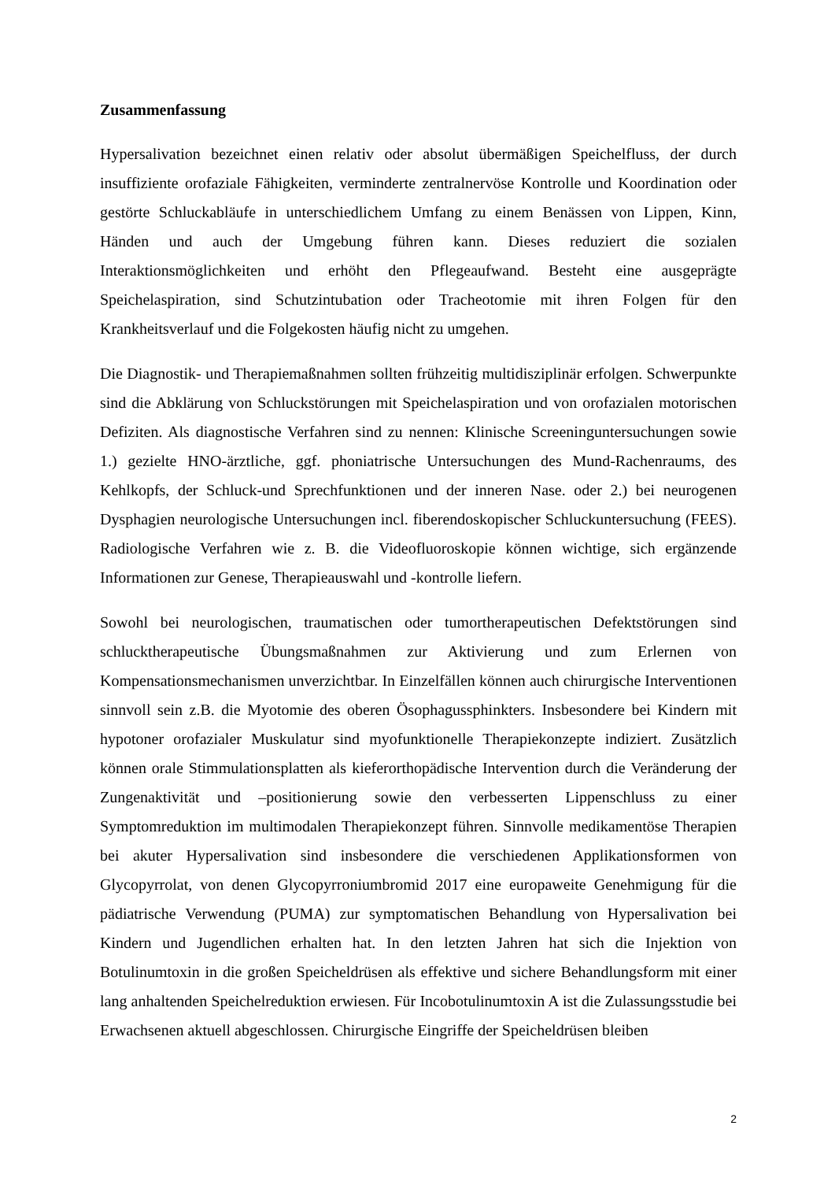Zusammenfassung
Hypersalivation bezeichnet einen relativ oder absolut übermäßigen Speichelfluss, der durch insuffiziente orofaziale Fähigkeiten, verminderte zentralnervöse Kontrolle und Koordination oder gestörte Schluckabläufe in unterschiedlichem Umfang zu einem Benässen von Lippen, Kinn, Händen und auch der Umgebung führen kann. Dieses reduziert die sozialen Interaktionsmöglichkeiten und erhöht den Pflegeaufwand. Besteht eine ausgeprägte Speichelaspiration, sind Schutzintubation oder Tracheotomie mit ihren Folgen für den Krankheitsverlauf und die Folgekosten häufig nicht zu umgehen.
Die Diagnostik- und Therapiemaßnahmen sollten frühzeitig multidisziplinär erfolgen. Schwerpunkte sind die Abklärung von Schluckstörungen mit Speichelaspiration und von orofazialen motorischen Defiziten. Als diagnostische Verfahren sind zu nennen: Klinische Screeninguntersuchungen sowie 1.) gezielte HNO-ärztliche, ggf. phoniatrische Untersuchungen des Mund-Rachenraums, des Kehlkopfs, der Schluck-und Sprechfunktionen und der inneren Nase. oder 2.) bei neurogenen Dysphagien neurologische Untersuchungen incl. fiberendoskopischer Schluckuntersuchung (FEES). Radiologische Verfahren wie z. B. die Videofluoroskopie können wichtige, sich ergänzende Informationen zur Genese, Therapieauswahl und -kontrolle liefern.
Sowohl bei neurologischen, traumatischen oder tumortherapeutischen Defektstörungen sind schlucktherapeutische Übungsmaßnahmen zur Aktivierung und zum Erlernen von Kompensationsmechanismen unverzichtbar. In Einzelfällen können auch chirurgische Interventionen sinnvoll sein z.B. die Myotomie des oberen Ösophagussphinkters. Insbesondere bei Kindern mit hypotoner orofazialer Muskulatur sind myofunktionelle Therapiekonzepte indiziert. Zusätzlich können orale Stimmulationsplatten als kieferorthopädische Intervention durch die Veränderung der Zungenaktivität und –positionierung sowie den verbesserten Lippenschluss zu einer Symptomreduktion im multimodalen Therapiekonzept führen. Sinnvolle medikamentöse Therapien bei akuter Hypersalivation sind insbesondere die verschiedenen Applikationsformen von Glycopyrrolat, von denen Glycopyrroniumbromid 2017 eine europaweite Genehmigung für die pädiatrische Verwendung (PUMA) zur symptomatischen Behandlung von Hypersalivation bei Kindern und Jugendlichen erhalten hat. In den letzten Jahren hat sich die Injektion von Botulinumtoxin in die großen Speicheldrüsen als effektive und sichere Behandlungsform mit einer lang anhaltenden Speichelreduktion erwiesen. Für Incobotulinumtoxin A ist die Zulassungsstudie bei Erwachsenen aktuell abgeschlossen. Chirurgische Eingriffe der Speicheldrüsen bleiben
2